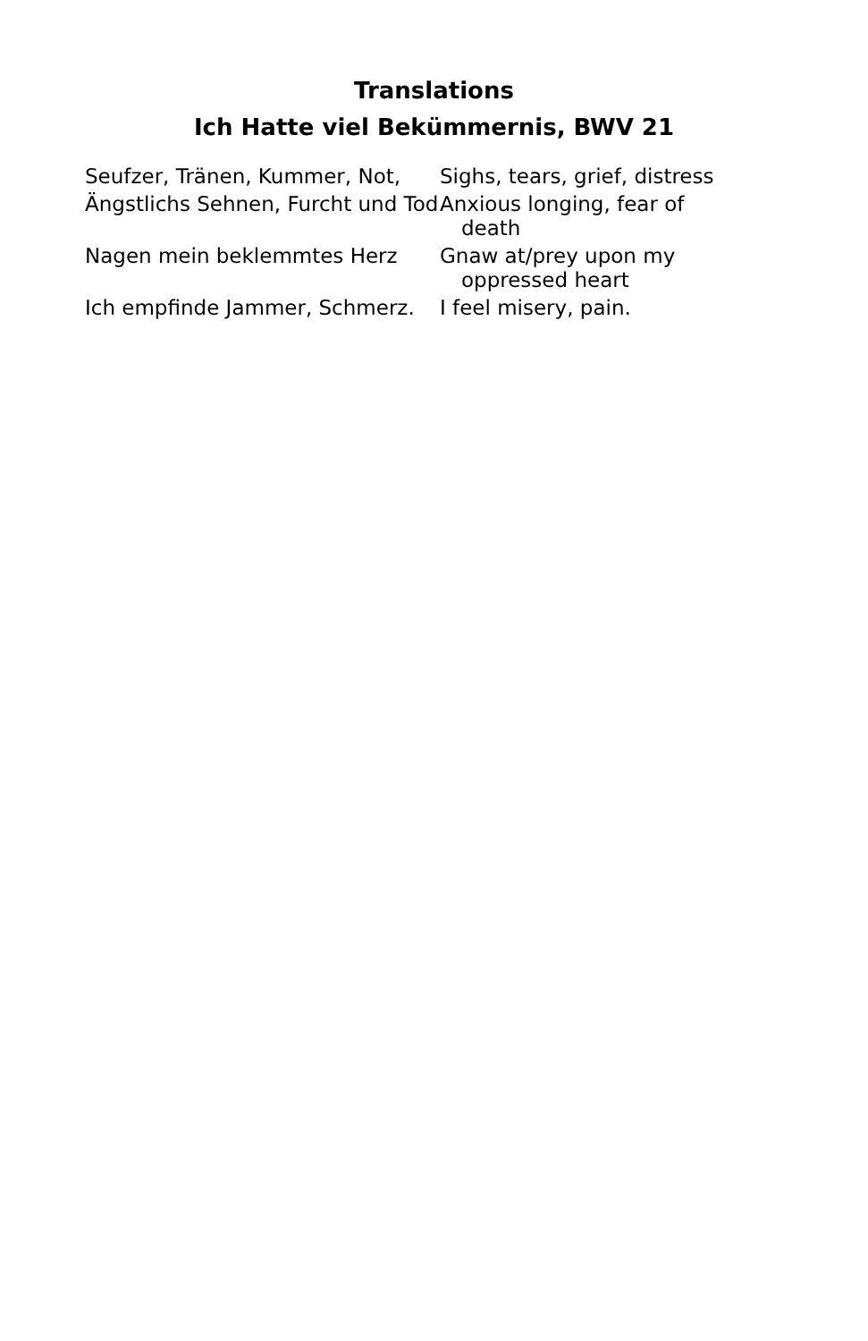Translations
Ich Hatte viel Bekümmernis, BWV 21
Seufzer, Tränen, Kummer, Not,
Sighs, tears, grief, distress
Ängstlichs Sehnen, Furcht und Tod
Anxious longing, fear of death
Nagen mein beklemmtes Herz
Gnaw at/prey upon my oppressed heart
Ich empfinde Jammer, Schmerz.
I feel misery, pain.